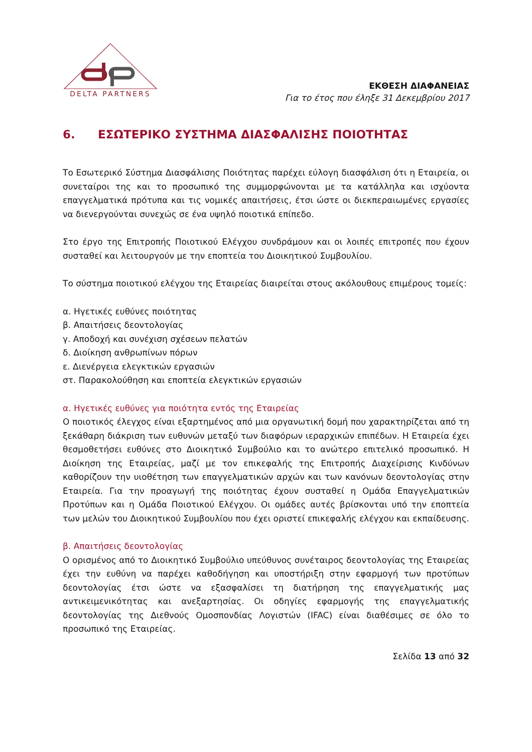DELTA PARTNERS
ΕΚΘΕΣΗ ΔΙΑΦΑΝΕΙΑΣ
Για το έτος που έληξε 31 Δεκεμβρίου 2017
6. ΕΣΩΤΕΡΙΚΟ ΣΥΣΤΗΜΑ ΔΙΑΣΦΑΛΙΣΗΣ ΠΟΙΟΤΗΤΑΣ
Το Εσωτερικό Σύστημα Διασφάλισης Ποιότητας παρέχει εύλογη διασφάλιση ότι η Εταιρεία, οι συνεταίροι της και το προσωπικό της συμμορφώνονται με τα κατάλληλα και ισχύοντα επαγγελματικά πρότυπα και τις νομικές απαιτήσεις, έτσι ώστε οι διεκπεραιωμένες εργασίες να διενεργούνται συνεχώς σε ένα υψηλό ποιοτικά επίπεδο.
Στο έργο της Επιτροπής Ποιοτικού Ελέγχου συνδράμουν και οι λοιπές επιτροπές που έχουν συσταθεί και λειτουργούν με την εποπτεία του Διοικητικού Συμβουλίου.
Το σύστημα ποιοτικού ελέγχου της Εταιρείας διαιρείται στους ακόλουθους επιμέρους τομείς:
α. Ηγετικές ευθύνες ποιότητας
β. Απαιτήσεις δεοντολογίας
γ. Αποδοχή και συνέχιση σχέσεων πελατών
δ. Διοίκηση ανθρωπίνων πόρων
ε. Διενέργεια ελεγκτικών εργασιών
στ. Παρακολούθηση και εποπτεία ελεγκτικών εργασιών
α. Ηγετικές ευθύνες για ποιότητα εντός της Εταιρείας
Ο ποιοτικός έλεγχος είναι εξαρτημένος από μια οργανωτική δομή που χαρακτηρίζεται από τη ξεκάθαρη διάκριση των ευθυνών μεταξύ των διαφόρων ιεραρχικών επιπέδων. Η Εταιρεία έχει θεσμοθετήσει ευθύνες στο Διοικητικό Συμβούλιο και το ανώτερο επιτελικό προσωπικό. Η Διοίκηση της Εταιρείας, μαζί με τον επικεφαλής της Επιτροπής Διαχείρισης Κινδύνων καθορίζουν την υιοθέτηση των επαγγελματικών αρχών και των κανόνων δεοντολογίας στην Εταιρεία. Για την προαγωγή της ποιότητας έχουν συσταθεί η Ομάδα Επαγγελματικών Προτύπων και η Ομάδα Ποιοτικού Ελέγχου. Οι ομάδες αυτές βρίσκονται υπό την εποπτεία των μελών του Διοικητικού Συμβουλίου που έχει οριστεί επικεφαλής ελέγχου και εκπαίδευσης.
β. Απαιτήσεις δεοντολογίας
Ο ορισμένος από το Διοικητικό Συμβούλιο υπεύθυνος συνέταιρος δεοντολογίας της Εταιρείας έχει την ευθύνη να παρέχει καθοδήγηση και υποστήριξη στην εφαρμογή των προτύπων δεοντολογίας έτσι ώστε να εξασφαλίσει τη διατήρηση της επαγγελματικής μας αντικειμενικότητας και ανεξαρτησίας. Οι οδηγίες εφαρμογής της επαγγελματικής δεοντολογίας της Διεθνούς Ομοσπονδίας Λογιστών (IFAC) είναι διαθέσιμες σε όλο το προσωπικό της Εταιρείας.
Σελίδα 13 από 32